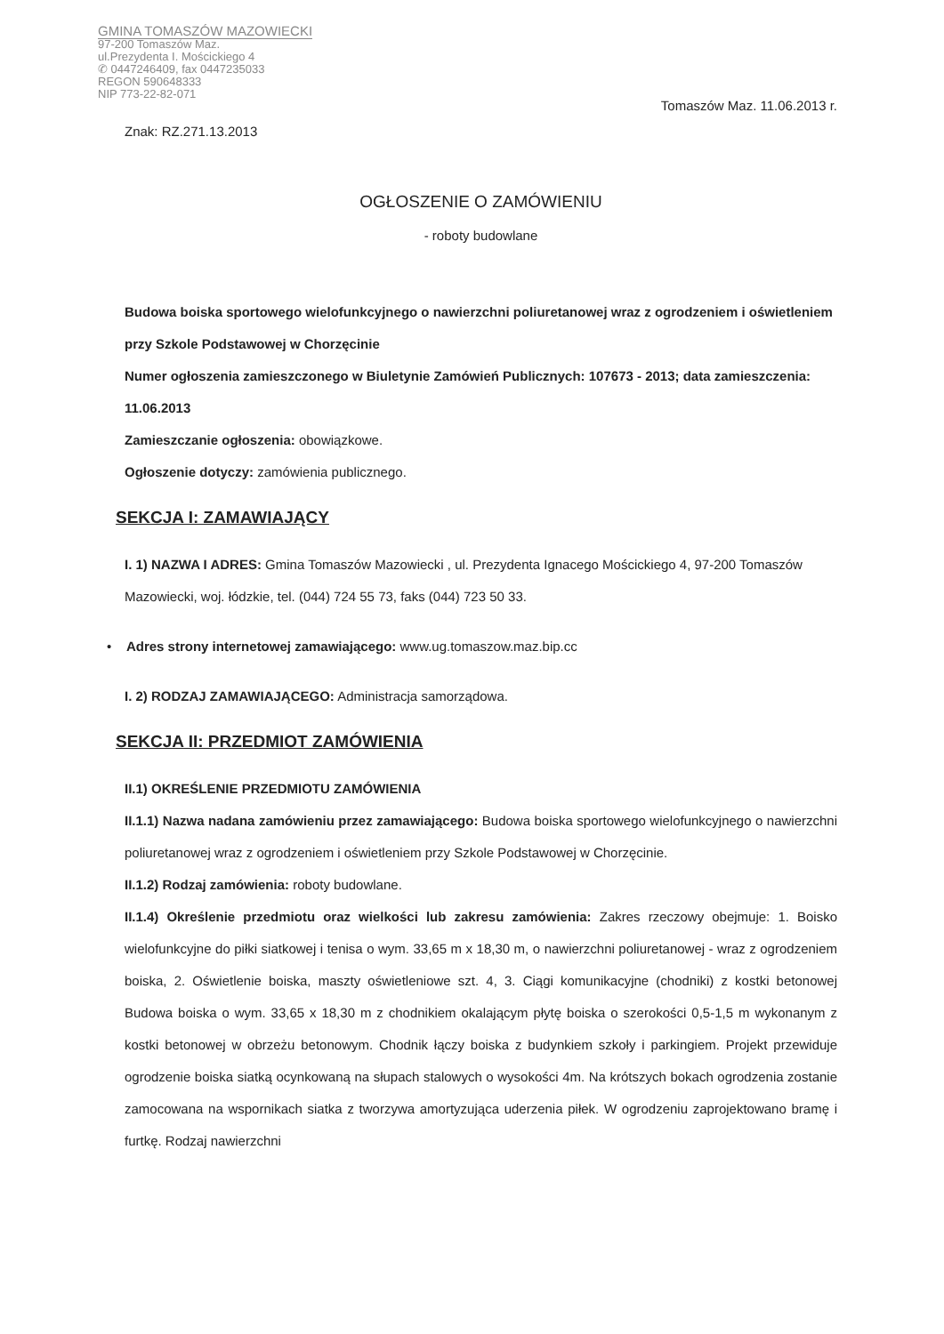GMINA TOMASZÓW MAZOWIECKI
97-200 Tomaszów Maz.
ul.Prezydenta I. Mościckiego 4
✆ 0447246409, fax 0447235033
REGON 590648333
NIP 773-22-82-071
Tomaszów Maz. 11.06.2013 r.
Znak: RZ.271.13.2013
OGŁOSZENIE O ZAMÓWIENIU
- roboty budowlane
Budowa boiska sportowego wielofunkcyjnego o nawierzchni poliuretanowej wraz z ogrodzeniem i oświetleniem przy Szkole Podstawowej w Chorzęcinie
Numer ogłoszenia zamieszczonego w Biuletynie Zamówień Publicznych: 107673 - 2013; data zamieszczenia: 11.06.2013
Zamieszczanie ogłoszenia: obowiązkowe.
Ogłoszenie dotyczy: zamówienia publicznego.
SEKCJA I: ZAMAWIAJĄCY
I. 1) NAZWA I ADRES: Gmina Tomaszów Mazowiecki , ul. Prezydenta Ignacego Mościckiego 4, 97-200 Tomaszów Mazowiecki, woj. łódzkie, tel. (044) 724 55 73, faks (044) 723 50 33.
• Adres strony internetowej zamawiającego: www.ug.tomaszow.maz.bip.cc
I. 2) RODZAJ ZAMAWIAJĄCEGO: Administracja samorządowa.
SEKCJA II: PRZEDMIOT ZAMÓWIENIA
II.1) OKREŚLENIE PRZEDMIOTU ZAMÓWIENIA
II.1.1) Nazwa nadana zamówieniu przez zamawiającego: Budowa boiska sportowego wielofunkcyjnego o nawierzchni poliuretanowej wraz z ogrodzeniem i oświetleniem przy Szkole Podstawowej w Chorzęcinie.
II.1.2) Rodzaj zamówienia: roboty budowlane.
II.1.4) Określenie przedmiotu oraz wielkości lub zakresu zamówienia: Zakres rzeczowy obejmuje: 1. Boisko wielofunkcyjne do piłki siatkowej i tenisa o wym. 33,65 m x 18,30 m, o nawierzchni poliuretanowej - wraz z ogrodzeniem boiska, 2. Oświetlenie boiska, maszty oświetleniowe szt. 4, 3. Ciągi komunikacyjne (chodniki) z kostki betonowej Budowa boiska o wym. 33,65 x 18,30 m z chodnikiem okalającym płytę boiska o szerokości 0,5-1,5 m wykonanym z kostki betonowej w obrzeżu betonowym. Chodnik łączy boiska z budynkiem szkoły i parkingiem. Projekt przewiduje ogrodzenie boiska siatką ocynkowaną na słupach stalowych o wysokości 4m. Na krótszych bokach ogrodzenia zostanie zamocowana na wspornikach siatka z tworzywa amortyzująca uderzenia piłek. W ogrodzeniu zaprojektowano bramę i furtkę. Rodzaj nawierzchni